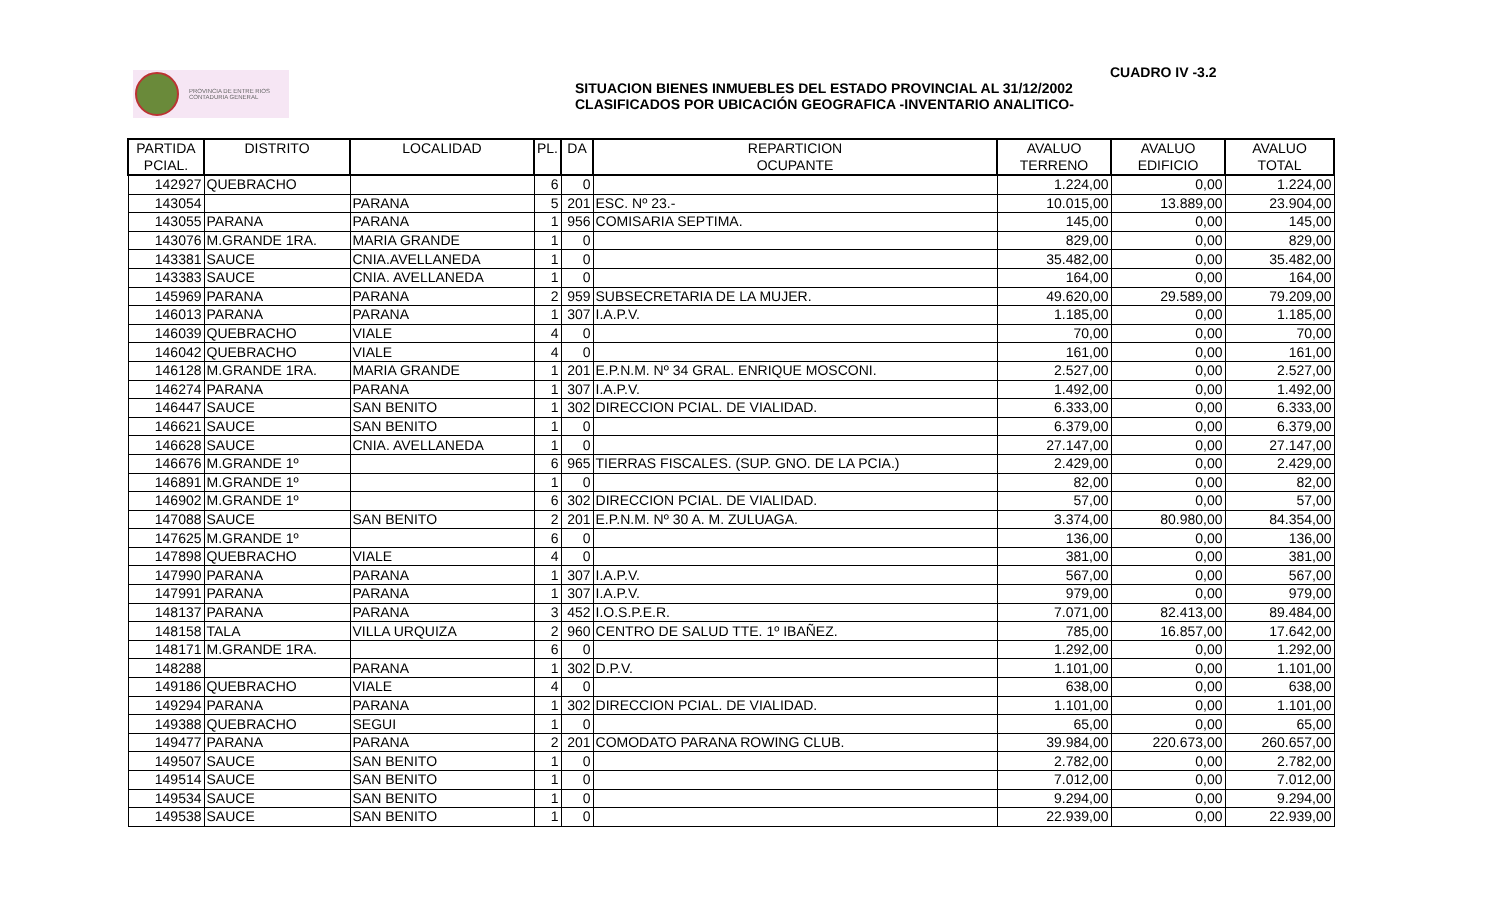PROVINCIA DE ENTRE RIOS
CONTADURIA GENERAL
CUADRO IV -3.2
SITUACION BIENES INMUEBLES DEL ESTADO PROVINCIAL AL 31/12/2002
CLASIFICADOS POR UBICACIÓN GEOGRAFICA -INVENTARIO ANALITICO-
| PARTIDA PCIAL. | DISTRITO | LOCALIDAD | PL. | DA | REPARTICION OCUPANTE | AVALUO TERRENO | AVALUO EDIFICIO | AVALUO TOTAL |
| --- | --- | --- | --- | --- | --- | --- | --- | --- |
| 142927 | QUEBRACHO | | 6 | 0 | | 1.224,00 | 0,00 | 1.224,00 |
| 143054 | | PARANA | 5 | 201 | ESC. Nº 23.- | 10.015,00 | 13.889,00 | 23.904,00 |
| 143055 | PARANA | PARANA | 1 | 956 | COMISARIA SEPTIMA. | 145,00 | 0,00 | 145,00 |
| 143076 | M.GRANDE 1RA. | MARIA GRANDE | 1 | 0 | | 829,00 | 0,00 | 829,00 |
| 143381 | SAUCE | CNIA.AVELLANEDA | 1 | 0 | | 35.482,00 | 0,00 | 35.482,00 |
| 143383 | SAUCE | CNIA. AVELLANEDA | 1 | 0 | | 164,00 | 0,00 | 164,00 |
| 145969 | PARANA | PARANA | 2 | 959 | SUBSECRETARIA DE LA MUJER. | 49.620,00 | 29.589,00 | 79.209,00 |
| 146013 | PARANA | PARANA | 1 | 307 | I.A.P.V. | 1.185,00 | 0,00 | 1.185,00 |
| 146039 | QUEBRACHO | VIALE | 4 | 0 | | 70,00 | 0,00 | 70,00 |
| 146042 | QUEBRACHO | VIALE | 4 | 0 | | 161,00 | 0,00 | 161,00 |
| 146128 | M.GRANDE 1RA. | MARIA GRANDE | 1 | 201 | E.P.N.M. Nº 34 GRAL. ENRIQUE MOSCONI. | 2.527,00 | 0,00 | 2.527,00 |
| 146274 | PARANA | PARANA | 1 | 307 | I.A.P.V. | 1.492,00 | 0,00 | 1.492,00 |
| 146447 | SAUCE | SAN BENITO | 1 | 302 | DIRECCION PCIAL. DE VIALIDAD. | 6.333,00 | 0,00 | 6.333,00 |
| 146621 | SAUCE | SAN BENITO | 1 | 0 | | 6.379,00 | 0,00 | 6.379,00 |
| 146628 | SAUCE | CNIA. AVELLANEDA | 1 | 0 | | 27.147,00 | 0,00 | 27.147,00 |
| 146676 | M.GRANDE 1º | | 6 | 965 | TIERRAS FISCALES. (SUP. GNO. DE LA PCIA.) | 2.429,00 | 0,00 | 2.429,00 |
| 146891 | M.GRANDE 1º | | 1 | 0 | | 82,00 | 0,00 | 82,00 |
| 146902 | M.GRANDE 1º | | 6 | 302 | DIRECCION PCIAL. DE VIALIDAD. | 57,00 | 0,00 | 57,00 |
| 147088 | SAUCE | SAN BENITO | 2 | 201 | E.P.N.M. Nº 30 A. M. ZULUAGA. | 3.374,00 | 80.980,00 | 84.354,00 |
| 147625 | M.GRANDE 1º | | 6 | 0 | | 136,00 | 0,00 | 136,00 |
| 147898 | QUEBRACHO | VIALE | 4 | 0 | | 381,00 | 0,00 | 381,00 |
| 147990 | PARANA | PARANA | 1 | 307 | I.A.P.V. | 567,00 | 0,00 | 567,00 |
| 147991 | PARANA | PARANA | 1 | 307 | I.A.P.V. | 979,00 | 0,00 | 979,00 |
| 148137 | PARANA | PARANA | 3 | 452 | I.O.S.P.E.R. | 7.071,00 | 82.413,00 | 89.484,00 |
| 148158 | TALA | VILLA URQUIZA | 2 | 960 | CENTRO DE SALUD TTE. 1º IBAÑEZ. | 785,00 | 16.857,00 | 17.642,00 |
| 148171 | M.GRANDE 1RA. | | 6 | 0 | | 1.292,00 | 0,00 | 1.292,00 |
| 148288 | | PARANA | 1 | 302 | D.P.V. | 1.101,00 | 0,00 | 1.101,00 |
| 149186 | QUEBRACHO | VIALE | 4 | 0 | | 638,00 | 0,00 | 638,00 |
| 149294 | PARANA | PARANA | 1 | 302 | DIRECCION PCIAL. DE VIALIDAD. | 1.101,00 | 0,00 | 1.101,00 |
| 149388 | QUEBRACHO | SEGUI | 1 | 0 | | 65,00 | 0,00 | 65,00 |
| 149477 | PARANA | PARANA | 2 | 201 | COMODATO PARANA ROWING CLUB. | 39.984,00 | 220.673,00 | 260.657,00 |
| 149507 | SAUCE | SAN BENITO | 1 | 0 | | 2.782,00 | 0,00 | 2.782,00 |
| 149514 | SAUCE | SAN BENITO | 1 | 0 | | 7.012,00 | 0,00 | 7.012,00 |
| 149534 | SAUCE | SAN BENITO | 1 | 0 | | 9.294,00 | 0,00 | 9.294,00 |
| 149538 | SAUCE | SAN BENITO | 1 | 0 | | 22.939,00 | 0,00 | 22.939,00 |